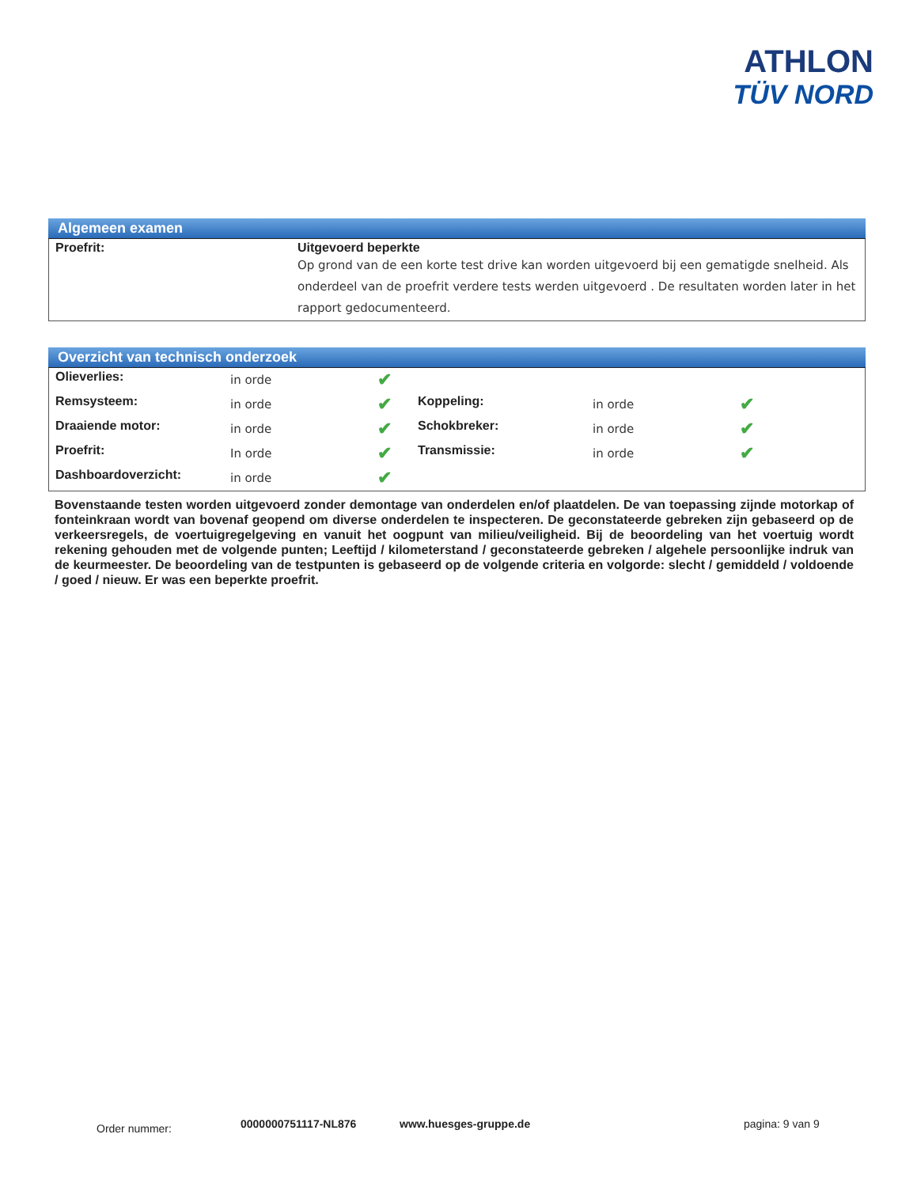ATHLON
TÜV NORD
Algemeen examen
| Proefrit: | Uitgevoerd beperkte Op grond van de een korte test drive kan worden uitgevoerd bij een gematigde snelheid. Als onderdeel van de proefrit verdere tests werden uitgevoerd . De resultaten worden later in het rapport gedocumenteerd. |
Overzicht van technisch onderzoek
| Olieverlies: | in orde | ✔ | | | |
| Remsysteem: | in orde | ✔ | Koppeling: | in orde | ✔ |
| Draaiende motor: | in orde | ✔ | Schokbreker: | in orde | ✔ |
| Proefrit: | In orde | ✔ | Transmissie: | in orde | ✔ |
| Dashboardoverzicht: | in orde | ✔ | | | |
Bovenstaande testen worden uitgevoerd zonder demontage van onderdelen en/of plaatdelen. De van toepassing zijnde motorkap of fonteinkraan wordt van bovenaf geopend om diverse onderdelen te inspecteren. De geconstateerde gebreken zijn gebaseerd op de verkeersregels, de voertuigregelgeving en vanuit het oogpunt van milieu/veiligheid. Bij de beoordeling van het voertuig wordt rekening gehouden met de volgende punten; Leeftijd / kilometerstand / geconstateerde gebreken / algehele persoonlijke indruk van de keurmeester. De beoordeling van de testpunten is gebaseerd op de volgende criteria en volgorde: slecht / gemiddeld / voldoende / goed / nieuw. Er was een beperkte proefrit.
Order nummer: 0000000751117-NL876 www.huesges-gruppe.de pagina: 9 van 9